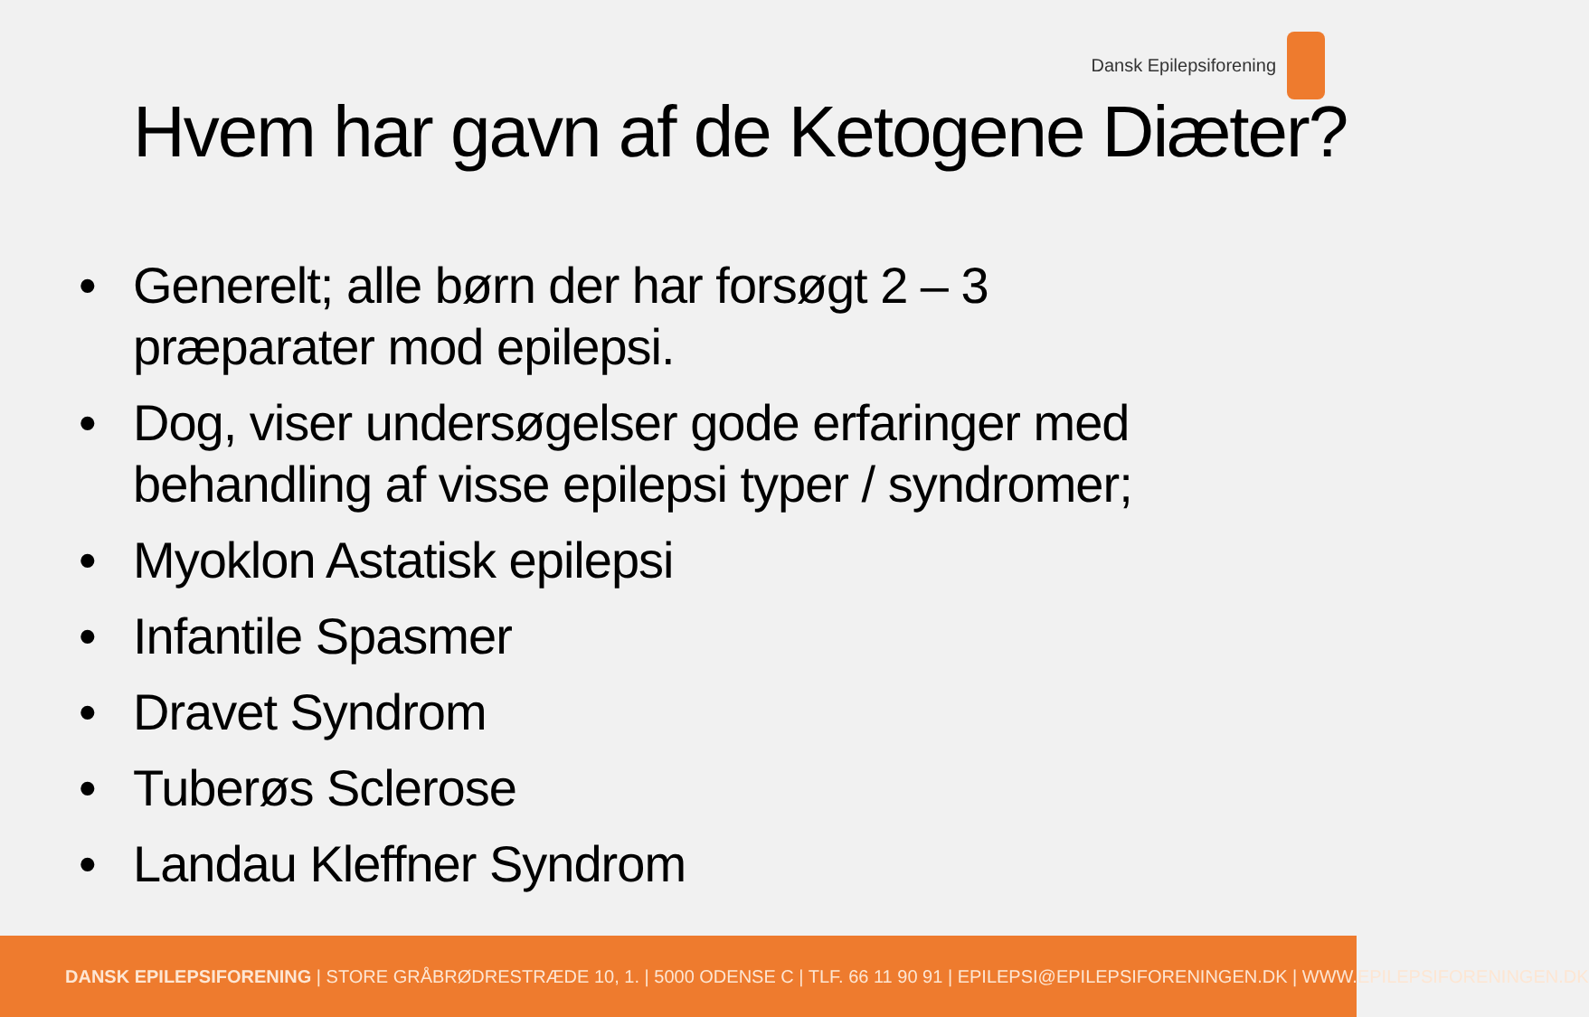Dansk Epilepsiforening
Hvem har gavn af de Ketogene Diæter?
• Generelt; alle børn der har forsøgt 2 – 3 præparater mod epilepsi.
• Dog, viser undersøgelser gode erfaringer med behandling af visse epilepsi typer / syndromer;
• Myoklon Astatisk epilepsi
• Infantile Spasmer
• Dravet Syndrom
• Tuberøs Sclerose
• Landau Kleffner Syndrom
DANSK EPILEPSIFORENING | STORE GRÅBRØDRESTRÆDE 10, 1. | 5000 ODENSE C | TLF. 66 11 90 91 | EPILEPSI@EPILEPSIFORENINGEN.DK | WWW.EPILEPSIFORENINGEN.DK